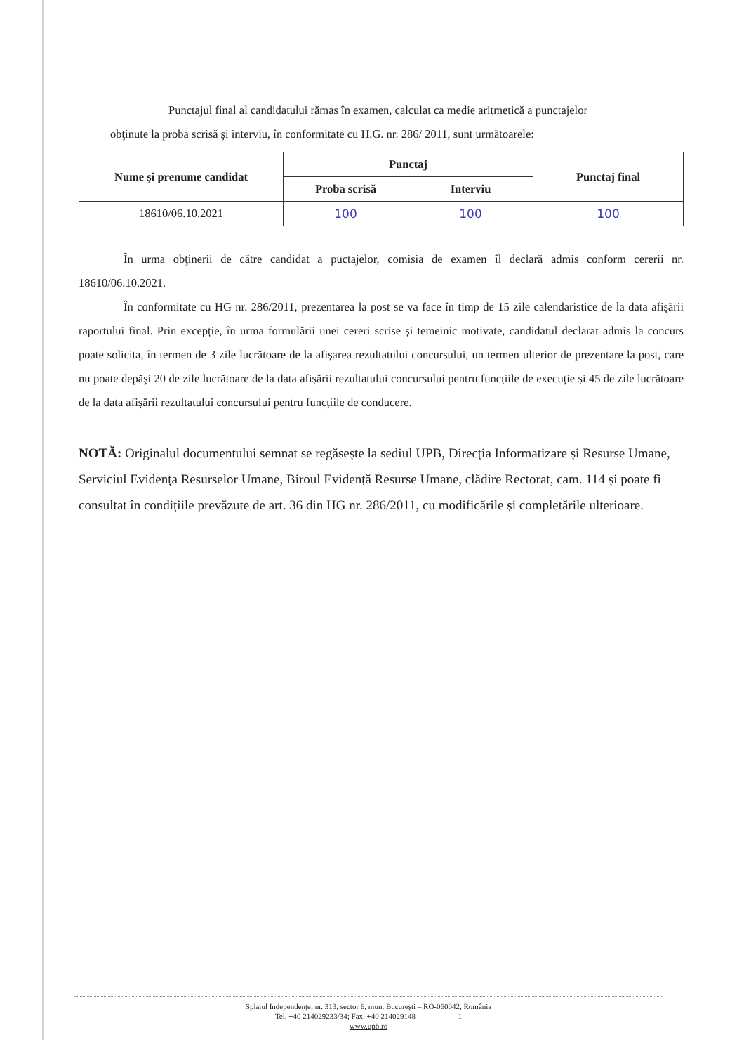Punctajul final al candidatului rămas în examen, calculat ca medie aritmetică a punctajelor
obţinute la proba scrisă şi interviu, în conformitate cu H.G. nr. 286/ 2011, sunt următoarele:
| Nume şi prenume candidat | Punctaj | | Punctaj final |
| --- | --- | --- | --- |
| | Proba scrisă | Interviu | |
| 18610/06.10.2021 | 100 | 100 | 100 |
În urma obţinerii de către candidat a puctajelor, comisia de examen îl declară admis conform cererii nr. 18610/06.10.2021.
În conformitate cu HG nr. 286/2011, prezentarea la post se va face în timp de 15 zile calendaristice de la data afişării raportului final. Prin excepție, în urma formulării unei cereri scrise și temeinic motivate, candidatul declarat admis la concurs poate solicita, în termen de 3 zile lucrătoare de la afișarea rezultatului concursului, un termen ulterior de prezentare la post, care nu poate depăşi 20 de zile lucrătoare de la data afișării rezultatului concursului pentru funcțiile de execuție și 45 de zile lucrătoare de la data afișării rezultatului concursului pentru funcțiile de conducere.
NOTĂ: Originalul documentului semnat se regăsește la sediul UPB, Direcția Informatizare și Resurse Umane, Serviciul Evidența Resurselor Umane, Biroul Evidență Resurse Umane, clădire Rectorat, cam. 114 și poate fi consultat în condițiile prevăzute de art. 36 din HG nr. 286/2011, cu modificările și completările ulterioare.
Splaiul Independenţei nr. 313, sector 6, mun. Bucureşti – RO-060042, România
Tel. +40 214029233/34; Fax. +40 214029148 1
www.upb.ro